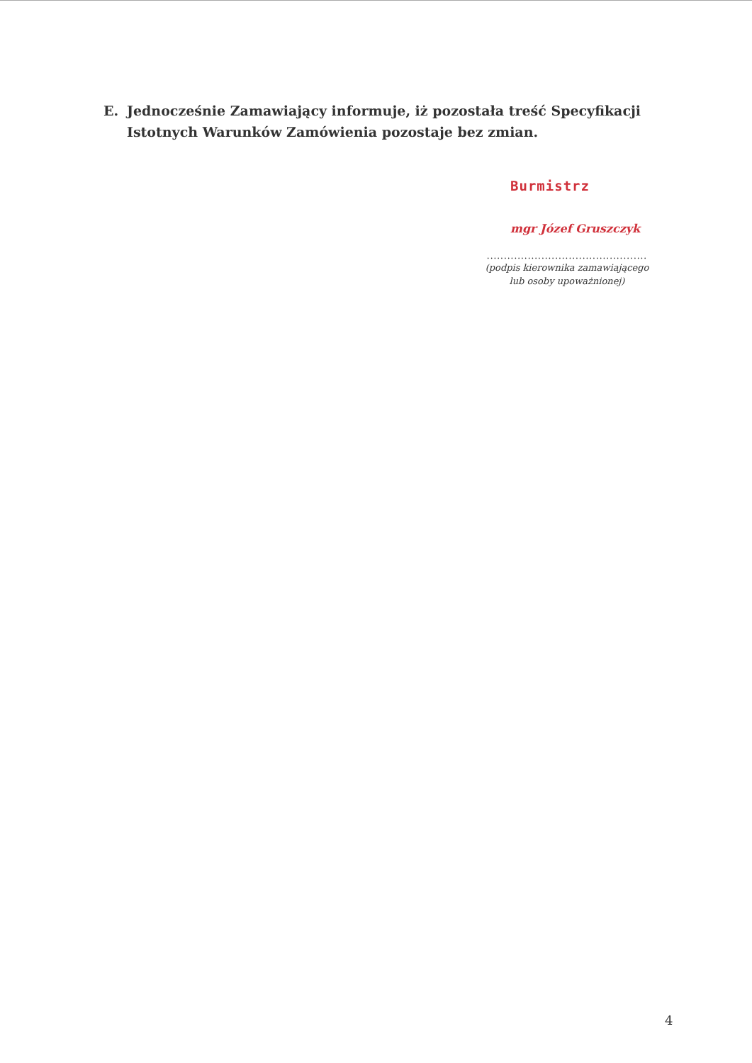E. Jednocześnie Zamawiający informuje, iż pozostała treść Specyfikacji Istotnych Warunków Zamówienia pozostaje bez zmian.
Burmistrz
mgr Józef Gruszczyk
...............................................
(podpis kierownika zamawiającego
lub osoby upoważnionej)
4